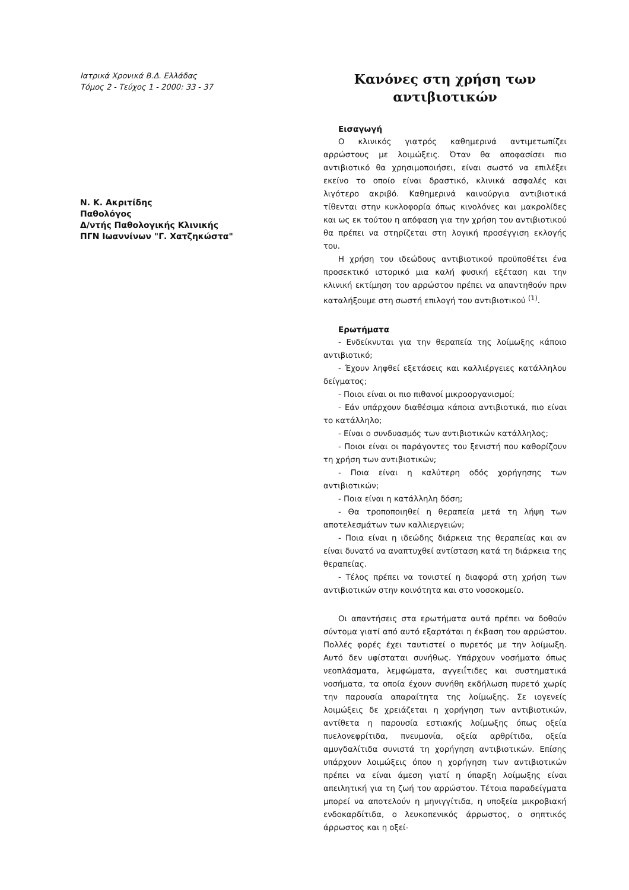Ιατρικά Χρονικά Β.Δ. Ελλάδας
Τόμος 2 - Τεύχος 1 - 2000: 33 - 37
Ν. Κ. Ακριτίδης
Παθολόγος
Δ/ντής Παθολογικής Κλινικής
ΠΓΝ Ιωαννίνων "Γ. Χατζηκώστα"
Κανόνες στη χρήση των
αντιβιοτικών
Εισαγωγή
Ο κλινικός γιατρός καθημερινά αντιμετωπίζει αρρώστους με λοιμώξεις. Όταν θα αποφασίσει πιο αντιβιοτικό θα χρησιμοποιήσει, είναι σωστό να επιλέξει εκείνο το οποίο είναι δραστικό, κλινικά ασφαλές και λιγότερο ακριβό. Καθημερινά καινούργια αντιβιοτικά τίθενται στην κυκλοφορία όπως κινολόνες και μακρολίδες και ως εκ τούτου η απόφαση για την χρήση του αντιβιοτικού θα πρέπει να στηρίζεται στη λογική προσέγγιση εκλογής του.
Η χρήση του ιδεώδους αντιβιοτικού προϋποθέτει ένα προσεκτικό ιστορικό μια καλή φυσική εξέταση και την κλινική εκτίμηση του αρρώστου πρέπει να απαντηθούν πριν καταλήξουμε στη σωστή επιλογή του αντιβιοτικού <sup>(1)</sup>.
Ερωτήματα
- Ενδείκνυται για την θεραπεία της λοίμωξης κάποιο αντιβιοτικό;
- Έχουν ληφθεί εξετάσεις και καλλιέργειες κατάλληλου δείγματος;
- Ποιοι είναι οι πιο πιθανοί μικροοργανισμοί;
- Εάν υπάρχουν διαθέσιμα κάποια αντιβιοτικά, πιο είναι το κατάλληλο;
- Είναι ο συνδυασμός των αντιβιοτικών κατάλληλος;
- Ποιοι είναι οι παράγοντες του ξενιστή που καθορίζουν τη χρήση των αντιβιοτικών;
- Ποια είναι η καλύτερη οδός χορήγησης των αντιβιοτικών;
- Ποια είναι η κατάλληλη δόση;
- Θα τροποποιηθεί η θεραπεία μετά τη λήψη των αποτελεσμάτων των καλλιεργειών;
- Ποια είναι η ιδεώδης διάρκεια της θεραπείας και αν είναι δυνατό να αναπτυχθεί αντίσταση κατά τη διάρκεια της θεραπείας.
- Τέλος πρέπει να τονιστεί η διαφορά στη χρήση των αντιβιοτικών στην κοινότητα και στο νοσοκομείο.
Οι απαντήσεις στα ερωτήματα αυτά πρέπει να δοθούν σύντομα γιατί από αυτό εξαρτάται η έκβαση του αρρώστου. Πολλές φορές έχει ταυτιστεί ο πυρετός με την λοίμωξη. Αυτό δεν υφίσταται συνήθως. Υπάρχουν νοσήματα όπως νεοπλάσματα, λεμφώματα, αγγειΐτιδες και συστηματικά νοσήματα, τα οποία έχουν συνήθη εκδήλωση πυρετό χωρίς την παρουσία απαραίτητα της λοίμωξης. Σε ιογενείς λοιμώξεις δε χρειάζεται η χορήγηση των αντιβιοτικών, αντίθετα η παρουσία εστιακής λοίμωξης όπως οξεία πυελονεφρίτιδα, πνευμονία, οξεία αρθρίτιδα, οξεία αμυγδαλίτιδα συνιστά τη χορήγηση αντιβιοτικών. Επίσης υπάρχουν λοιμώξεις όπου η χορήγηση των αντιβιοτικών πρέπει να είναι άμεση γιατί η ύπαρξη λοίμωξης είναι απειλητική για τη ζωή του αρρώστου. Τέτοια παραδείγματα μπορεί να αποτελούν η μηνιγγίτιδα, η υποξεία μικροβιακή ενδοκαρδίτιδα, ο λευκοπενικός άρρωστος, ο σηπτικός άρρωστος και η οξεί-